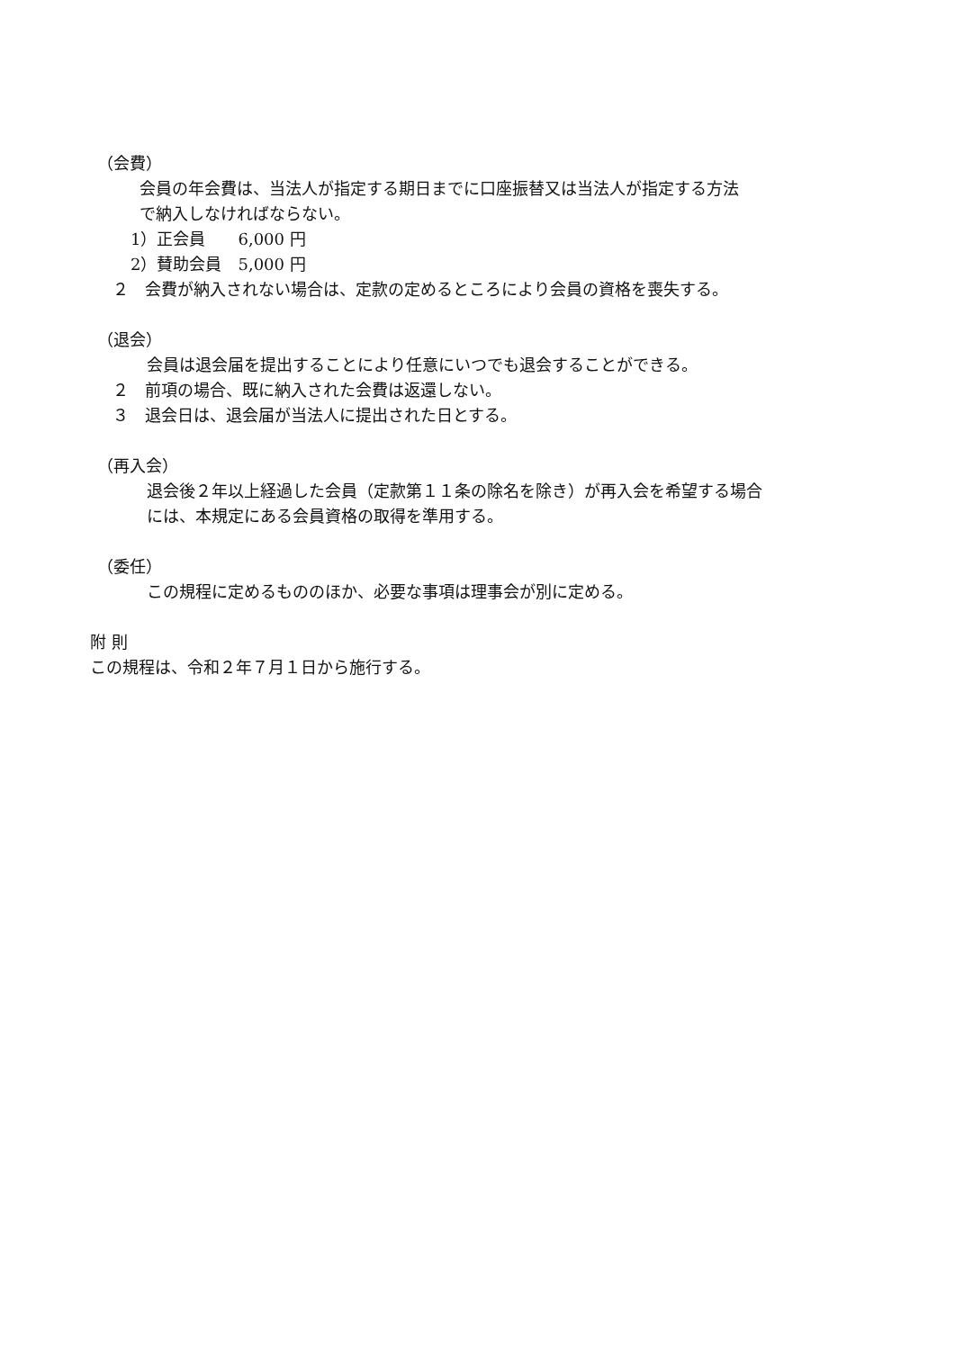（会費）
会員の年会費は、当法人が指定する期日までに口座振替又は当法人が指定する方法
で納入しなければならない。
1）正会員　　6,000 円
2）賛助会員　5,000 円
２　会費が納入されない場合は、定款の定めるところにより会員の資格を喪失する。
（退会）
会員は退会届を提出することにより任意にいつでも退会することができる。
２　前項の場合、既に納入された会費は返還しない。
３　退会日は、退会届が当法人に提出された日とする。
（再入会）
退会後２年以上経過した会員（定款第１１条の除名を除き）が再入会を希望する場合
には、本規定にある会員資格の取得を準用する。
（委任）
この規程に定めるもののほか、必要な事項は理事会が別に定める。
附 則
この規程は、令和２年７月１日から施行する。